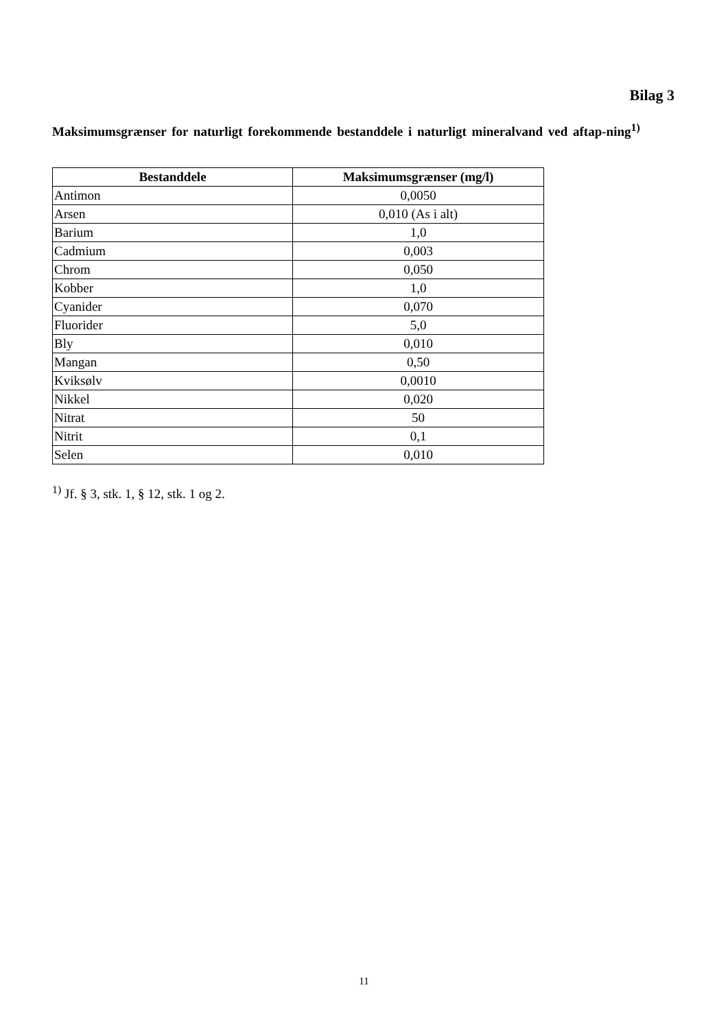Bilag 3
Maksimumsgrænser for naturligt forekommende bestanddele i naturligt mineralvand ved aftap-ning<sup>1)</sup>
| Bestanddele | Maksimumsgrænser (mg/l) |
| --- | --- |
| Antimon | 0,0050 |
| Arsen | 0,010 (As i alt) |
| Barium | 1,0 |
| Cadmium | 0,003 |
| Chrom | 0,050 |
| Kobber | 1,0 |
| Cyanider | 0,070 |
| Fluorider | 5,0 |
| Bly | 0,010 |
| Mangan | 0,50 |
| Kviksølv | 0,0010 |
| Nikkel | 0,020 |
| Nitrat | 50 |
| Nitrit | 0,1 |
| Selen | 0,010 |
<sup>1)</sup> Jf. § 3, stk. 1, § 12, stk. 1 og 2.
11